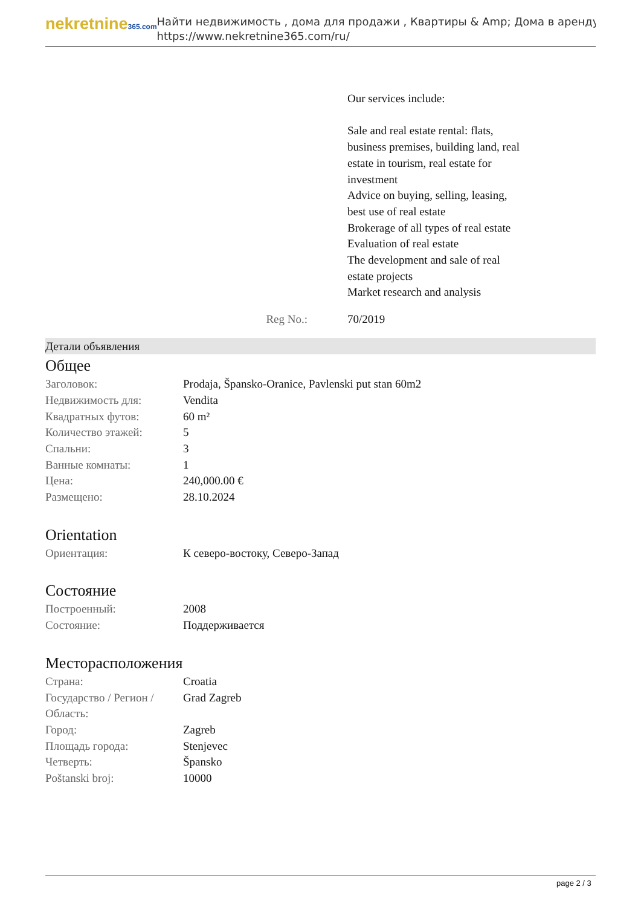nekretnine365.com
Найти недвижимость , дома для продажи , Квартиры & Amp; Дома в аренду
https://www.nekretnine365.com/ru/
Our services include:
Sale and real estate rental: flats, business premises, building land, real estate in tourism, real estate for investment
Advice on buying, selling, leasing, best use of real estate
Brokerage of all types of real estate
Evaluation of real estate
The development and sale of real estate projects
Market research and analysis
Reg No.: 70/2019
Детали объявления
Общее
| Заголовок: | Prodaja, Špansko-Oranice, Pavlenski put stan 60m2 |
| Недвижимость для: | Vendita |
| Квадратных футов: | 60 m² |
| Количество этажей: | 5 |
| Спальни: | 3 |
| Ванные комнаты: | 1 |
| Цена: | 240,000.00 € |
| Размещено: | 28.10.2024 |
Orientation
| Ориентация: | К северо-востоку, Северо-Запад |
Состояние
| Построенный: | 2008 |
| Состояние: | Поддерживается |
Месторасположения
| Страна: | Croatia |
| Государство / Регион / Область: | Grad Zagreb |
| Город: | Zagreb |
| Площадь города: | Stenjevec |
| Четверть: | Špansko |
| Poštanski broj: | 10000 |
page 2 / 3